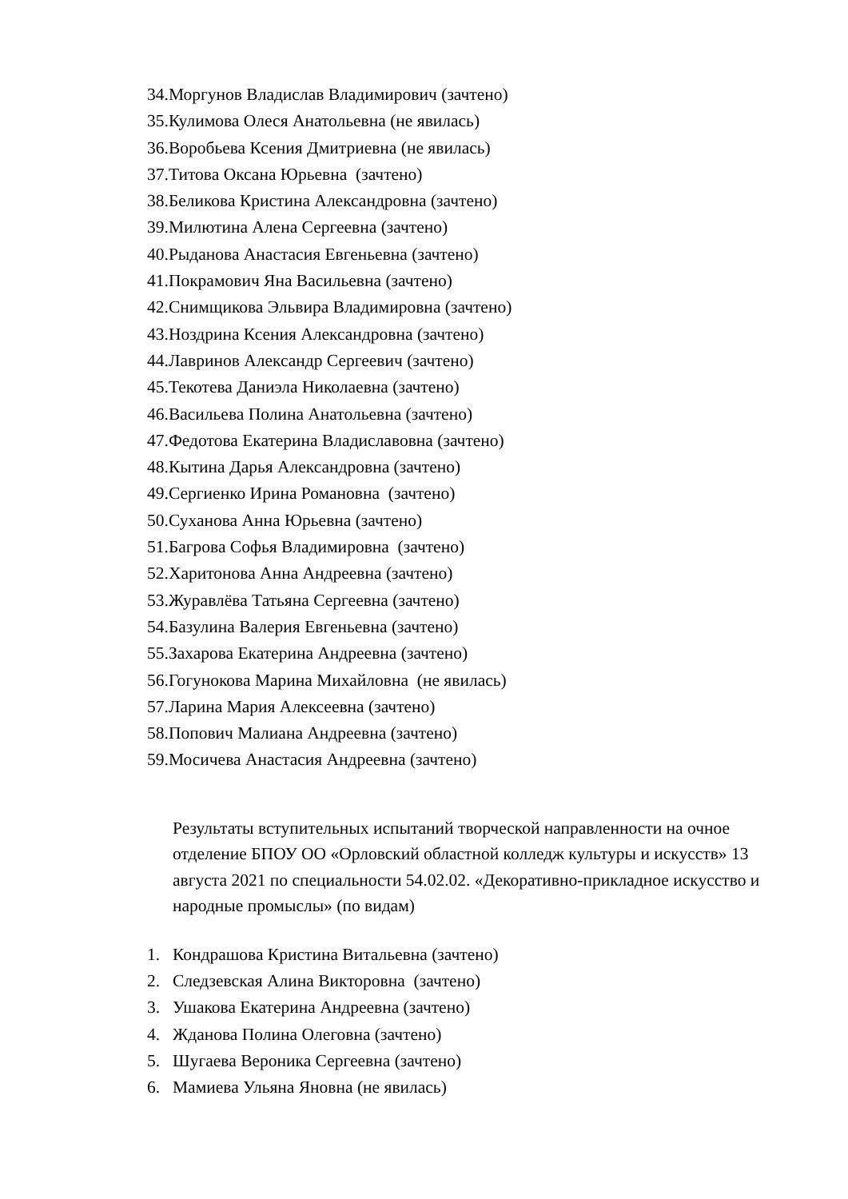34.Моргунов Владислав Владимирович (зачтено)
35.Кулимова Олеся Анатольевна (не явилась)
36.Воробьева Ксения Дмитриевна (не явилась)
37.Титова Оксана Юрьевна (зачтено)
38.Беликова Кристина Александровна (зачтено)
39.Милютина Алена Сергеевна (зачтено)
40.Рыданова Анастасия Евгеньевна (зачтено)
41.Покрамович Яна Васильевна (зачтено)
42.Снимщикова Эльвира Владимировна (зачтено)
43.Ноздрина Ксения Александровна (зачтено)
44.Лавринов Александр Сергеевич (зачтено)
45.Текотева Даниэла Николаевна (зачтено)
46.Васильева Полина Анатольевна (зачтено)
47.Федотова Екатерина Владиславовна (зачтено)
48.Кытина Дарья Александровна (зачтено)
49.Сергиенко Ирина Романовна (зачтено)
50.Суханова Анна Юрьевна (зачтено)
51.Багрова Софья Владимировна (зачтено)
52.Харитонова Анна Андреевна (зачтено)
53.Журавлёва Татьяна Сергеевна (зачтено)
54.Базулина Валерия Евгеньевна (зачтено)
55.Захарова Екатерина Андреевна (зачтено)
56.Гогунокова Марина Михайловна (не явилась)
57.Ларина Мария Алексеевна (зачтено)
58.Попович Малиана Андреевна (зачтено)
59.Мосичева Анастасия Андреевна (зачтено)
Результаты вступительных испытаний творческой направленности на очное отделение БПОУ ОО «Орловский областной колледж культуры и искусств» 13 августа 2021 по специальности 54.02.02. «Декоративно-прикладное искусство и народные промыслы» (по видам)
1. Кондрашова Кристина Витальевна (зачтено)
2. Следзевская Алина Викторовна (зачтено)
3. Ушакова Екатерина Андреевна (зачтено)
4. Жданова Полина Олеговна (зачтено)
5. Шугаева Вероника Сергеевна (зачтено)
6. Мамиева Ульяна Яновна (не явилась)